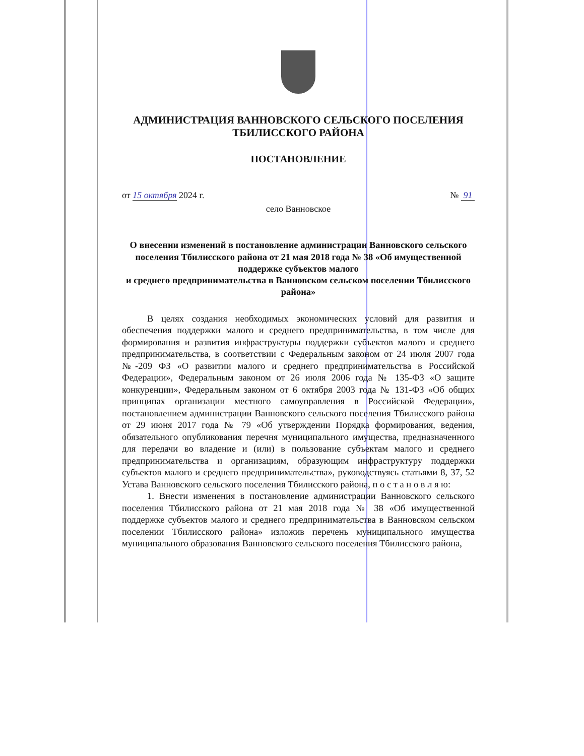АДМИНИСТРАЦИЯ ВАННОВСКОГО СЕЛЬСКОГО ПОСЕЛЕНИЯ
ТБИЛИССКОГО РАЙОНА
ПОСТАНОВЛЕНИЕ
от 15 октября 2024 г. № 91
село Ванновское
О внесении изменений в постановление администрации Ванновского сельского поселения Тбилисского района от 21 мая 2018 года № 38 «Об имущественной поддержке субъектов малого
и среднего предпринимательства в Ванновском сельском поселении Тбилисского района»
В целях создания необходимых экономических условий для развития и обеспечения поддержки малого и среднего предпринимательства, в том числе для формирования и развития инфраструктуры поддержки субъектов малого и среднего предпринимательства, в соответствии с Федеральным законом от 24 июля 2007 года №-209 ФЗ «О развитии малого и среднего предпринимательства в Российской Федерации», Федеральным законом от 26 июля 2006 года № 135-ФЗ «О защите конкуренции», Федеральным законом от 6 октября 2003 года № 131-ФЗ «Об общих принципах организации местного самоуправления в Российской Федерации», постановлением администрации Ванновского сельского поселения Тбилисского района от 29 июня 2017 года № 79 «Об утверждении Порядка формирования, ведения, обязательного опубликования перечня муниципального имущества, предназначенного для передачи во владение и (или) в пользование субъектам малого и среднего предпринимательства и организациям, образующим инфраструктуру поддержки субъектов малого и среднего предпринимательства», руководствуясь статьями 8, 37, 52 Устава Ванновского сельского поселения Тбилисского района, п о с т а н о в л я ю:
1. Внести изменения в постановление администрации Ванновского сельского поселения Тбилисского района от 21 мая 2018 года № 38 «Об имущественной поддержке субъектов малого и среднего предпринимательства в Ванновском сельском поселении Тбилисского района» изложив перечень муниципального имущества муниципального образования Ванновского сельского поселения Тбилисского района,